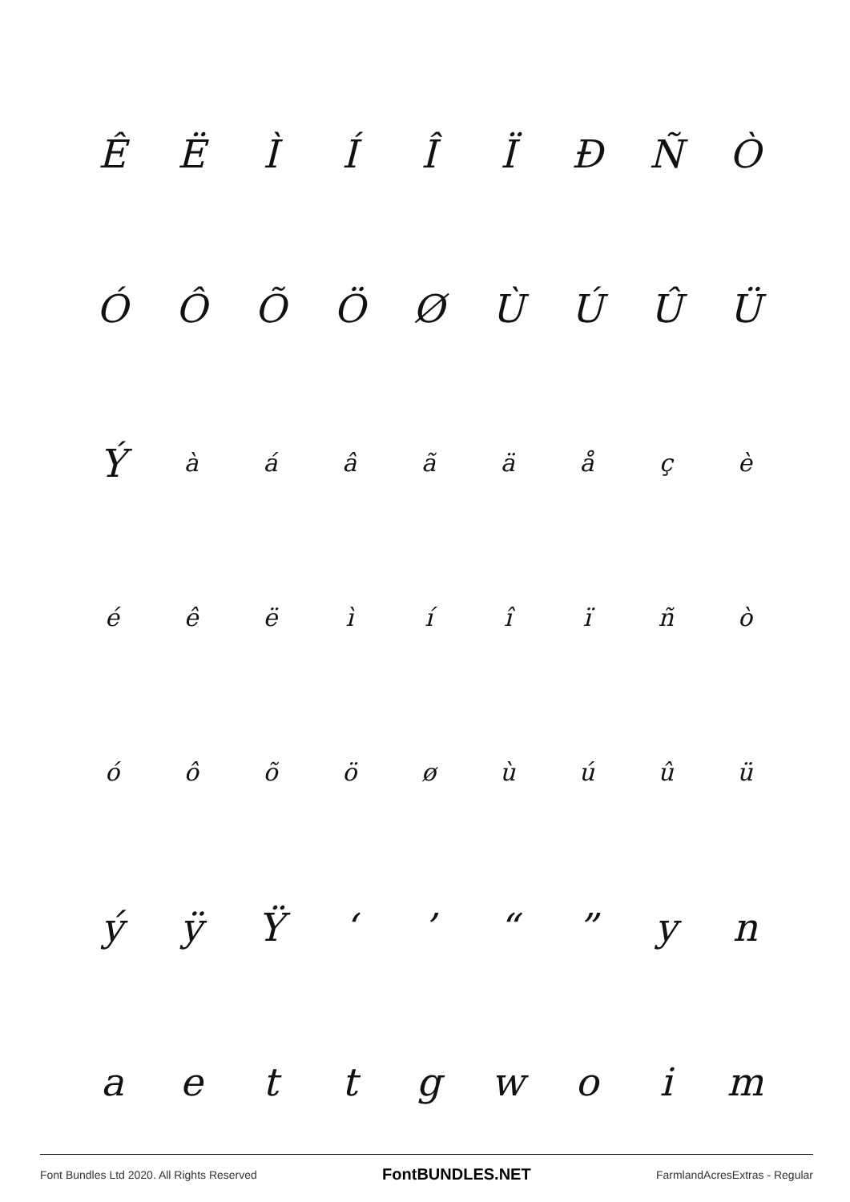Ê Ë Ì Í Î Ï Ð Ñ Ò
Ó Ô Õ Ö Ø Ù Ú Û Ü
Ý à á â ã ä å ç è
é ê ë ì í î ï ñ ò
ó ô õ ö ø ù ú û ü
ý ÿ Ÿ ‘ ’ “ ” y n
a e t t g w o i m
Font Bundles Ltd 2020. All Rights Reserved FontBUNDLES.NET FarmlandAcresExtras - Regular